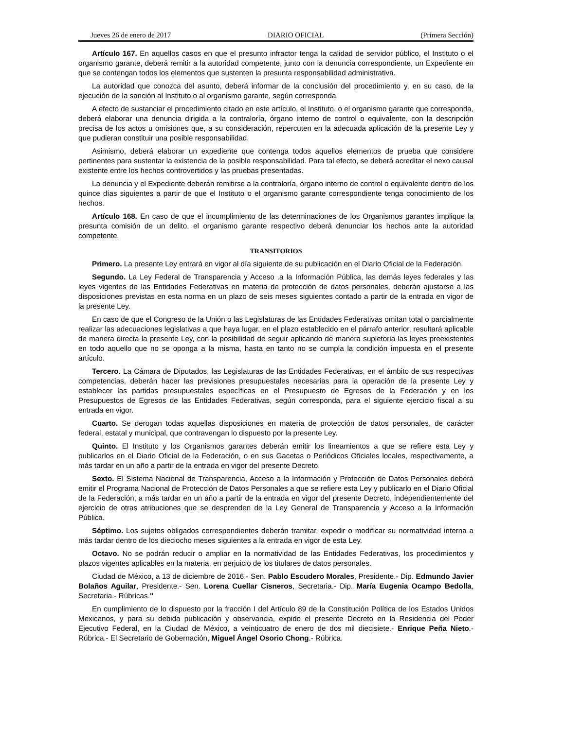Jueves 26 de enero de 2017 DIARIO OFICIAL (Primera Sección)
Artículo 167. En aquellos casos en que el presunto infractor tenga la calidad de servidor público, el Instituto o el organismo garante, deberá remitir a la autoridad competente, junto con la denuncia correspondiente, un Expediente en que se contengan todos los elementos que sustenten la presunta responsabilidad administrativa.
La autoridad que conozca del asunto, deberá informar de la conclusión del procedimiento y, en su caso, de la ejecución de la sanción al Instituto o al organismo garante, según corresponda.
A efecto de sustanciar el procedimiento citado en este artículo, el Instituto, o el organismo garante que corresponda, deberá elaborar una denuncia dirigida a la contraloría, órgano interno de control o equivalente, con la descripción precisa de los actos u omisiones que, a su consideración, repercuten en la adecuada aplicación de la presente Ley y que pudieran constituir una posible responsabilidad.
Asimismo, deberá elaborar un expediente que contenga todos aquellos elementos de prueba que considere pertinentes para sustentar la existencia de la posible responsabilidad. Para tal efecto, se deberá acreditar el nexo causal existente entre los hechos controvertidos y las pruebas presentadas.
La denuncia y el Expediente deberán remitirse a la contraloría, órgano interno de control o equivalente dentro de los quince días siguientes a partir de que el Instituto o el organismo garante correspondiente tenga conocimiento de los hechos.
Artículo 168. En caso de que el incumplimiento de las determinaciones de los Organismos garantes implique la presunta comisión de un delito, el organismo garante respectivo deberá denunciar los hechos ante la autoridad competente.
TRANSITORIOS
Primero. La presente Ley entrará en vigor al día siguiente de su publicación en el Diario Oficial de la Federación.
Segundo. La Ley Federal de Transparencia y Acceso .a la Información Pública, las demás leyes federales y las leyes vigentes de las Entidades Federativas en materia de protección de datos personales, deberán ajustarse a las disposiciones previstas en esta norma en un plazo de seis meses siguientes contado a partir de la entrada en vigor de la presente Ley.
En caso de que el Congreso de la Unión o las Legislaturas de las Entidades Federativas omitan total o parcialmente realizar las adecuaciones legislativas a que haya lugar, en el plazo establecido en el párrafo anterior, resultará aplicable de manera directa la presente Ley, con la posibilidad de seguir aplicando de manera supletoria las leyes preexistentes en todo aquello que no se oponga a la misma, hasta en tanto no se cumpla la condición impuesta en el presente artículo.
Tercero. La Cámara de Diputados, las Legislaturas de las Entidades Federativas, en el ámbito de sus respectivas competencias, deberán hacer las previsiones presupuestales necesarias para la operación de la presente Ley y establecer las partidas presupuestales específicas en el Presupuesto de Egresos de la Federación y en los Presupuestos de Egresos de las Entidades Federativas, según corresponda, para el siguiente ejercicio fiscal a su entrada en vigor.
Cuarto. Se derogan todas aquellas disposiciones en materia de protección de datos personales, de carácter federal, estatal y municipal, que contravengan lo dispuesto por la presente Ley.
Quinto. El Instituto y los Organismos garantes deberán emitir los lineamientos a que se refiere esta Ley y publicarlos en el Diario Oficial de la Federación, o en sus Gacetas o Periódicos Oficiales locales, respectivamente, a más tardar en un año a partir de la entrada en vigor del presente Decreto.
Sexto. El Sistema Nacional de Transparencia, Acceso a la Información y Protección de Datos Personales deberá emitir el Programa Nacional de Protección de Datos Personales a que se refiere esta Ley y publicarlo en el Diario Oficial de la Federación, a más tardar en un año a partir de la entrada en vigor del presente Decreto, independientemente del ejercicio de otras atribuciones que se desprenden de la Ley General de Transparencia y Acceso a la Información Pública.
Séptimo. Los sujetos obligados correspondientes deberán tramitar, expedir o modificar su normatividad interna a más tardar dentro de los dieciocho meses siguientes a la entrada en vigor de esta Ley.
Octavo. No se podrán reducir o ampliar en la normatividad de las Entidades Federativas, los procedimientos y plazos vigentes aplicables en la materia, en perjuicio de los titulares de datos personales.
Ciudad de México, a 13 de diciembre de 2016.- Sen. Pablo Escudero Morales, Presidente.- Dip. Edmundo Javier Bolaños Aguilar, Presidente.- Sen. Lorena Cuellar Cisneros, Secretaria.- Dip. María Eugenia Ocampo Bedolla, Secretaria.- Rúbricas."
En cumplimiento de lo dispuesto por la fracción I del Artículo 89 de la Constitución Política de los Estados Unidos Mexicanos, y para su debida publicación y observancia, expido el presente Decreto en la Residencia del Poder Ejecutivo Federal, en la Ciudad de México, a veinticuatro de enero de dos mil diecisiete.- Enrique Peña Nieto.- Rúbrica.- El Secretario de Gobernación, Miguel Ángel Osorio Chong.- Rúbrica.